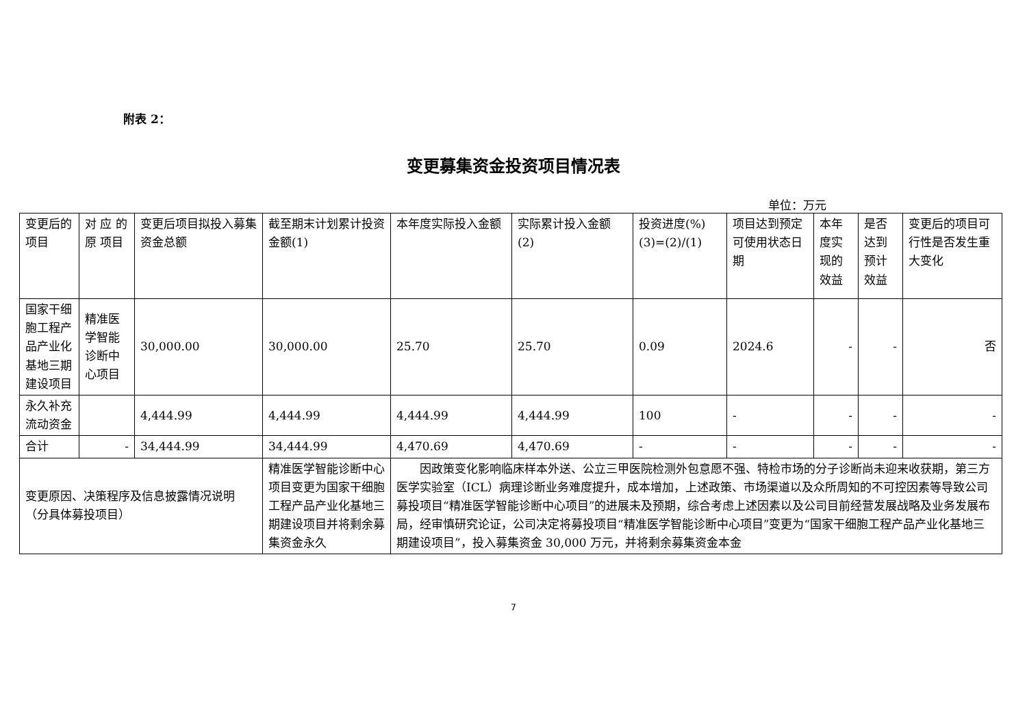附表 2：
变更募集资金投资项目情况表
单位：万元
| 变更后的项目 | 对 应 的 原 项目 | 变更后项目拟投入募集资金总额 | 截至期末计划累计投资金额(1) | 本年度实际投入金额 | 实际累计投入金额(2) | 投资进度(%)(3)=(2)/(1) | 项目达到预定可使用状态日期 | 本年度实现的效益 | 是否达到预计效益 | 变更后的项目可行性是否发生重大变化 |
| 国家干细胞工程产品产业化基地三期建设项目 | 精准医学智能诊断中心项目 | 30,000.00 | 30,000.00 | 25.70 | 25.70 | 0.09 | 2024.6 | - | - | 否 |
| 永久补充流动资金 | | 4,444.99 | 4,444.99 | 4,444.99 | 4,444.99 | 100 | - | - | - | - |
| 合计 | - | 34,444.99 | 34,444.99 | 4,470.69 | 4,470.69 | - | - | - | - | - |
| 变更原因、决策程序及信息披露情况说明（分具体募投项目） | | | 精准医学智能诊断中心项目变更为国家干细胞工程产品产业化基地三期建设项目并将剩余募集资金永久 | 因政策变化影响临床样本外送、公立三甲医院检测外包意愿不强、特检市场的分子诊断尚未迎来收获期，第三方医学实验室（ICL）病理诊断业务难度提升，成本增加，上述政策、市场渠道以及众所周知的不可控因素等导致公司募投项目“精准医学智能诊断中心项目”的进展未及预期，综合考虑上述因素以及公司目前经营发展战略及业务发展布局，经审慎研究论证，公司决定将募投项目“精准医学智能诊断中心项目”变更为“国家干细胞工程产品产业化基地三期建设项目”，投入募集资金 30,000 万元，并将剩余募集资金本金 | | | | | | |
7